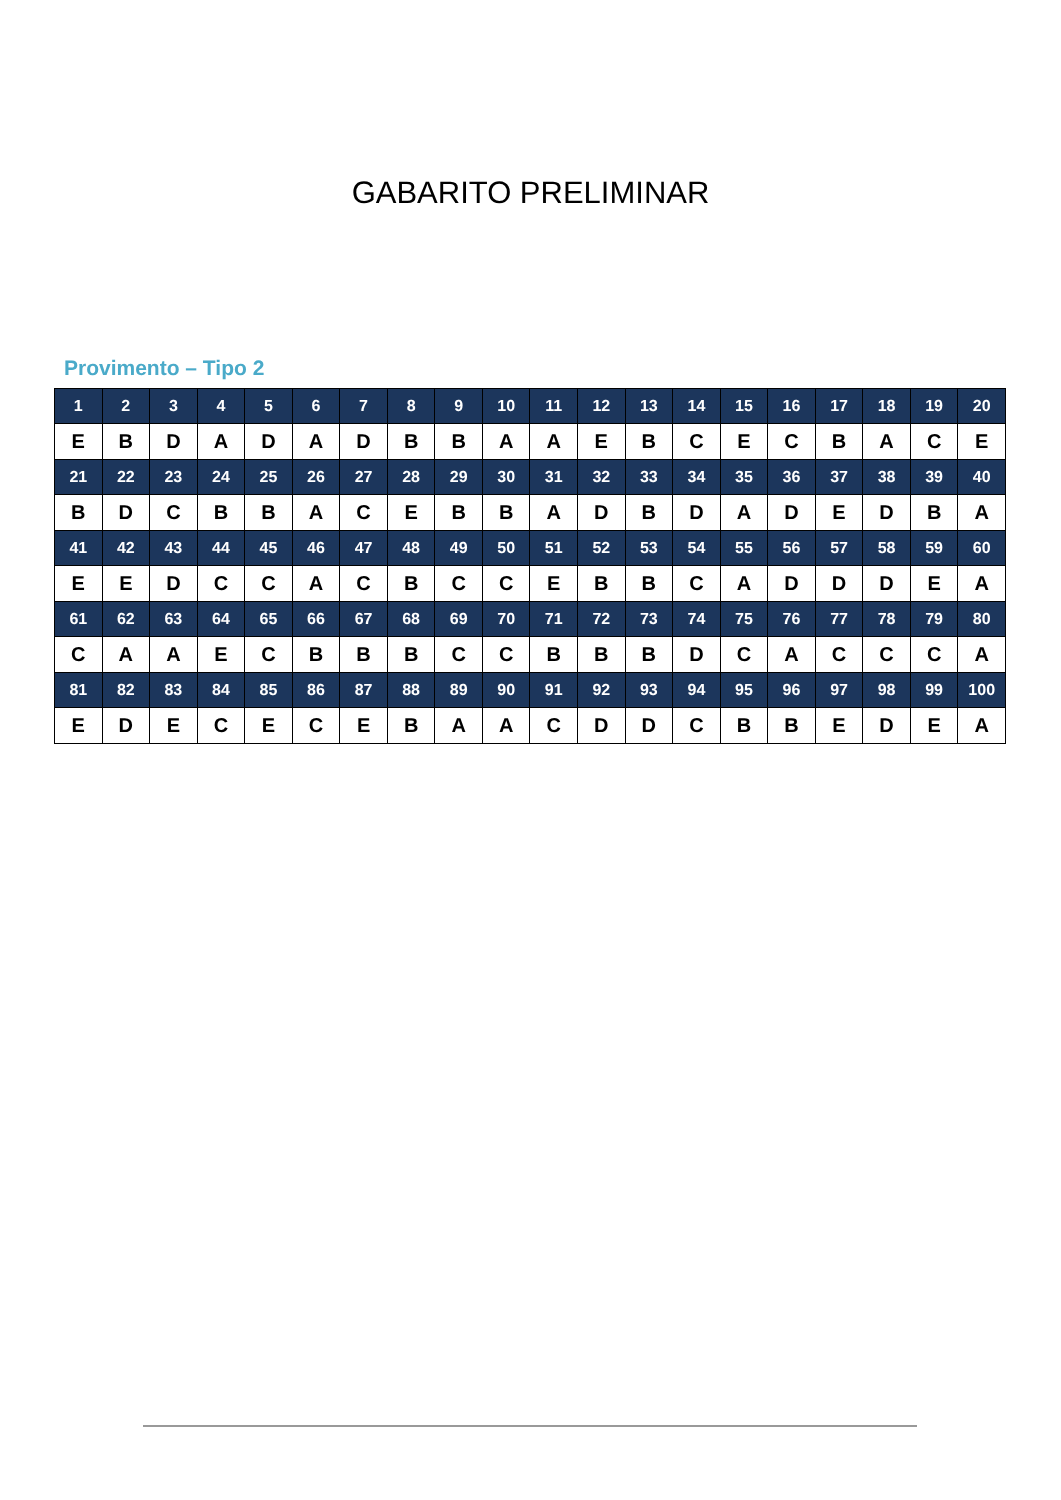GABARITO PRELIMINAR
Provimento – Tipo 2
| 1 | 2 | 3 | 4 | 5 | 6 | 7 | 8 | 9 | 10 | 11 | 12 | 13 | 14 | 15 | 16 | 17 | 18 | 19 | 20 |
| --- | --- | --- | --- | --- | --- | --- | --- | --- | --- | --- | --- | --- | --- | --- | --- | --- | --- | --- | --- |
| E | B | D | A | D | A | D | B | B | A | A | E | B | C | E | C | B | A | C | E |
| 21 | 22 | 23 | 24 | 25 | 26 | 27 | 28 | 29 | 30 | 31 | 32 | 33 | 34 | 35 | 36 | 37 | 38 | 39 | 40 |
| B | D | C | B | B | A | C | E | B | B | A | D | B | D | A | D | E | D | B | A |
| 41 | 42 | 43 | 44 | 45 | 46 | 47 | 48 | 49 | 50 | 51 | 52 | 53 | 54 | 55 | 56 | 57 | 58 | 59 | 60 |
| E | E | D | C | C | A | C | B | C | C | E | B | B | C | A | D | D | D | E | A |
| 61 | 62 | 63 | 64 | 65 | 66 | 67 | 68 | 69 | 70 | 71 | 72 | 73 | 74 | 75 | 76 | 77 | 78 | 79 | 80 |
| C | A | A | E | C | B | B | B | C | C | B | B | B | D | C | A | C | C | C | A |
| 81 | 82 | 83 | 84 | 85 | 86 | 87 | 88 | 89 | 90 | 91 | 92 | 93 | 94 | 95 | 96 | 97 | 98 | 99 | 100 |
| E | D | E | C | E | C | E | B | A | A | C | D | D | C | B | B | E | D | E | A |